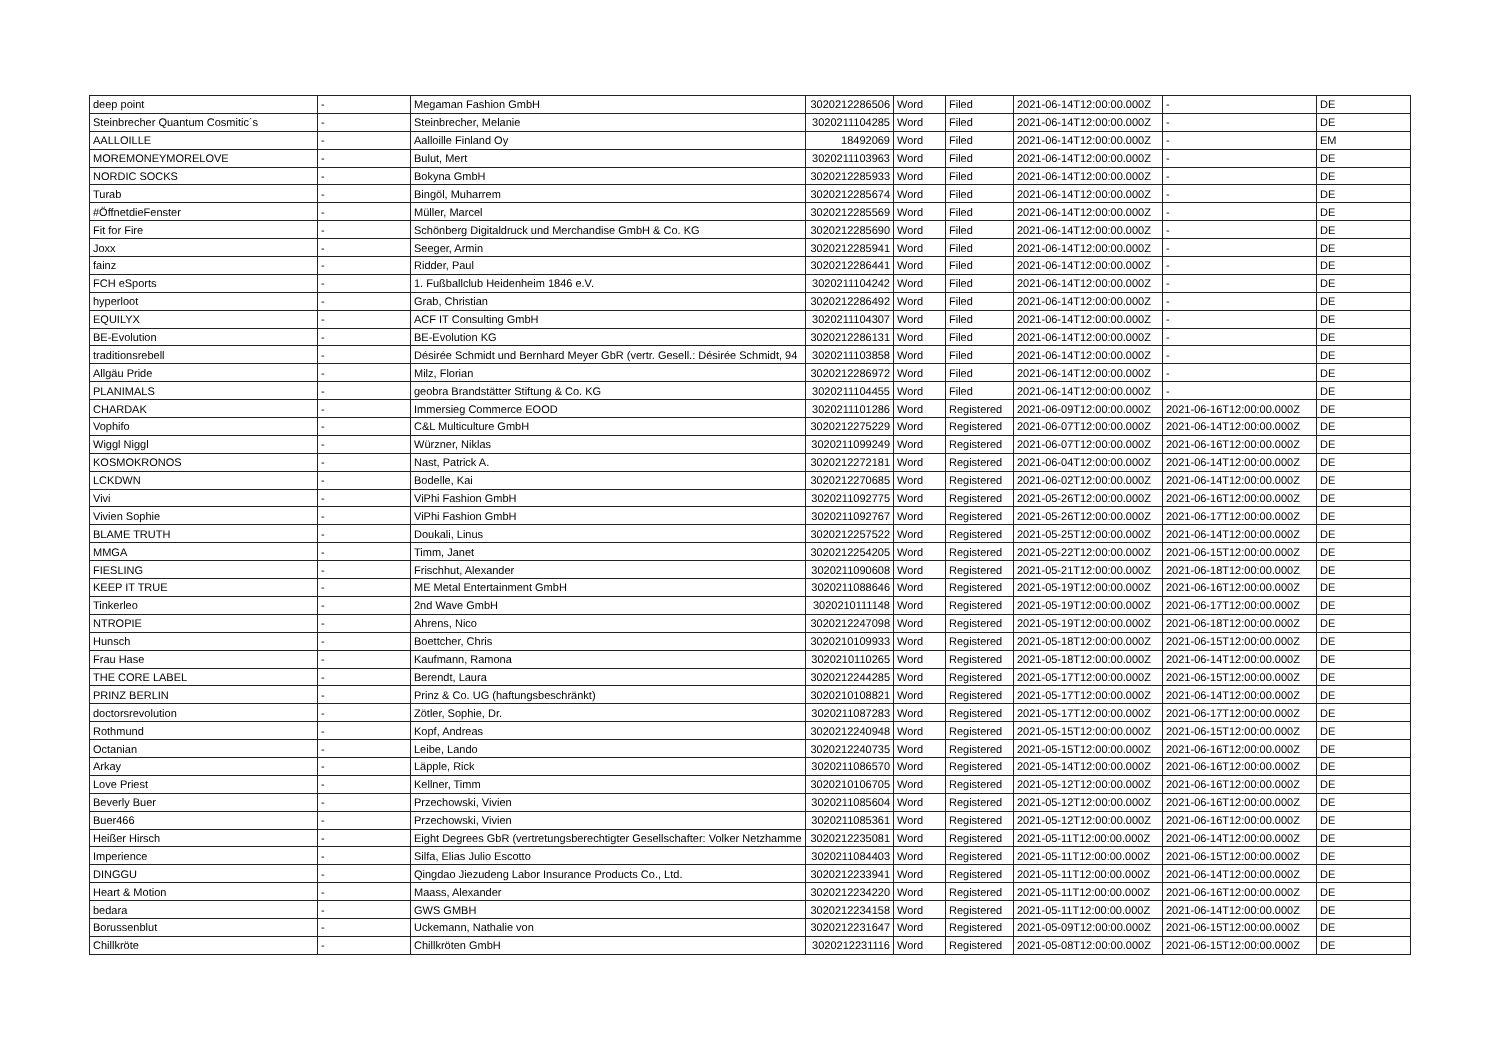| deep point | - | Megaman Fashion GmbH | 3020212286506 | Word | Filed | 2021-06-14T12:00:00.000Z | - | DE |
| Steinbrecher Quantum Cosmitic´s | - | Steinbrecher, Melanie | 3020211104285 | Word | Filed | 2021-06-14T12:00:00.000Z | - | DE |
| AALLOILLE | - | Aalloille Finland Oy | 18492069 | Word | Filed | 2021-06-14T12:00:00.000Z | - | EM |
| MOREMONEYMORELOVE | - | Bulut, Mert | 3020211103963 | Word | Filed | 2021-06-14T12:00:00.000Z | - | DE |
| NORDIC SOCKS | - | Bokyna GmbH | 3020212285933 | Word | Filed | 2021-06-14T12:00:00.000Z | - | DE |
| Turab | - | Bingöl, Muharrem | 3020212285674 | Word | Filed | 2021-06-14T12:00:00.000Z | - | DE |
| #ÖffnetdieFenster | - | Müller, Marcel | 3020212285569 | Word | Filed | 2021-06-14T12:00:00.000Z | - | DE |
| Fit for Fire | - | Schönberg Digitaldruck und Merchandise GmbH & Co. KG | 3020212285690 | Word | Filed | 2021-06-14T12:00:00.000Z | - | DE |
| Joxx | - | Seeger, Armin | 3020212285941 | Word | Filed | 2021-06-14T12:00:00.000Z | - | DE |
| fainz | - | Ridder, Paul | 3020212286441 | Word | Filed | 2021-06-14T12:00:00.000Z | - | DE |
| FCH eSports | - | 1. Fußballclub Heidenheim 1846 e.V. | 3020211104242 | Word | Filed | 2021-06-14T12:00:00.000Z | - | DE |
| hyperloot | - | Grab, Christian | 3020212286492 | Word | Filed | 2021-06-14T12:00:00.000Z | - | DE |
| EQUILYX | - | ACF IT Consulting GmbH | 3020211104307 | Word | Filed | 2021-06-14T12:00:00.000Z | - | DE |
| BE-Evolution | - | BE-Evolution KG | 3020212286131 | Word | Filed | 2021-06-14T12:00:00.000Z | - | DE |
| traditionsrebell | - | Désirée Schmidt und Bernhard Meyer GbR (vertr. Gesell.: Désirée Schmidt, 94 | 3020211103858 | Word | Filed | 2021-06-14T12:00:00.000Z | - | DE |
| Allgäu Pride | - | Milz, Florian | 3020212286972 | Word | Filed | 2021-06-14T12:00:00.000Z | - | DE |
| PLANIMALS | - | geobra Brandstätter Stiftung & Co. KG | 3020211104455 | Word | Filed | 2021-06-14T12:00:00.000Z | - | DE |
| CHARDAK | - | Immersieg Commerce EOOD | 3020211101286 | Word | Registered | 2021-06-09T12:00:00.000Z | 2021-06-16T12:00:00.000Z | DE |
| Vophifo | - | C&L Multiculture GmbH | 3020212275229 | Word | Registered | 2021-06-07T12:00:00.000Z | 2021-06-14T12:00:00.000Z | DE |
| Wiggl Niggl | - | Würzner, Niklas | 3020211099249 | Word | Registered | 2021-06-07T12:00:00.000Z | 2021-06-16T12:00:00.000Z | DE |
| KOSMOKRONOS | - | Nast, Patrick A. | 3020212272181 | Word | Registered | 2021-06-04T12:00:00.000Z | 2021-06-14T12:00:00.000Z | DE |
| LCKDWN | - | Bodelle, Kai | 3020212270685 | Word | Registered | 2021-06-02T12:00:00.000Z | 2021-06-14T12:00:00.000Z | DE |
| Vivi | - | ViPhi Fashion GmbH | 3020211092775 | Word | Registered | 2021-05-26T12:00:00.000Z | 2021-06-16T12:00:00.000Z | DE |
| Vivien Sophie | - | ViPhi Fashion GmbH | 3020211092767 | Word | Registered | 2021-05-26T12:00:00.000Z | 2021-06-17T12:00:00.000Z | DE |
| BLAME TRUTH | - | Doukali, Linus | 3020212257522 | Word | Registered | 2021-05-25T12:00:00.000Z | 2021-06-14T12:00:00.000Z | DE |
| MMGA | - | Timm, Janet | 3020212254205 | Word | Registered | 2021-05-22T12:00:00.000Z | 2021-06-15T12:00:00.000Z | DE |
| FIESLING | - | Frischhut, Alexander | 3020211090608 | Word | Registered | 2021-05-21T12:00:00.000Z | 2021-06-18T12:00:00.000Z | DE |
| KEEP IT TRUE | - | ME Metal Entertainment GmbH | 3020211088646 | Word | Registered | 2021-05-19T12:00:00.000Z | 2021-06-16T12:00:00.000Z | DE |
| Tinkerleo | - | 2nd Wave GmbH | 3020210111148 | Word | Registered | 2021-05-19T12:00:00.000Z | 2021-06-17T12:00:00.000Z | DE |
| NTROPIE | - | Ahrens, Nico | 3020212247098 | Word | Registered | 2021-05-19T12:00:00.000Z | 2021-06-18T12:00:00.000Z | DE |
| Hunsch | - | Boettcher, Chris | 3020210109933 | Word | Registered | 2021-05-18T12:00:00.000Z | 2021-06-15T12:00:00.000Z | DE |
| Frau Hase | - | Kaufmann, Ramona | 3020210110265 | Word | Registered | 2021-05-18T12:00:00.000Z | 2021-06-14T12:00:00.000Z | DE |
| THE CORE LABEL | - | Berendt, Laura | 3020212244285 | Word | Registered | 2021-05-17T12:00:00.000Z | 2021-06-15T12:00:00.000Z | DE |
| PRINZ BERLIN | - | Prinz & Co. UG (haftungsbeschränkt) | 3020210108821 | Word | Registered | 2021-05-17T12:00:00.000Z | 2021-06-14T12:00:00.000Z | DE |
| doctorsrevolution | - | Zötler, Sophie, Dr. | 3020211087283 | Word | Registered | 2021-05-17T12:00:00.000Z | 2021-06-17T12:00:00.000Z | DE |
| Rothmund | - | Kopf, Andreas | 3020212240948 | Word | Registered | 2021-05-15T12:00:00.000Z | 2021-06-15T12:00:00.000Z | DE |
| Octanian | - | Leibe, Lando | 3020212240735 | Word | Registered | 2021-05-15T12:00:00.000Z | 2021-06-16T12:00:00.000Z | DE |
| Arkay | - | Läpple, Rick | 3020211086570 | Word | Registered | 2021-05-14T12:00:00.000Z | 2021-06-16T12:00:00.000Z | DE |
| Love Priest | - | Kellner, Timm | 3020210106705 | Word | Registered | 2021-05-12T12:00:00.000Z | 2021-06-16T12:00:00.000Z | DE |
| Beverly Buer | - | Przechowski, Vivien | 3020211085604 | Word | Registered | 2021-05-12T12:00:00.000Z | 2021-06-16T12:00:00.000Z | DE |
| Buer466 | - | Przechowski, Vivien | 3020211085361 | Word | Registered | 2021-05-12T12:00:00.000Z | 2021-06-16T12:00:00.000Z | DE |
| Heißer Hirsch | - | Eight Degrees GbR (vertretungsberechtigter Gesellschafter: Volker Netzhamme | 3020212235081 | Word | Registered | 2021-05-11T12:00:00.000Z | 2021-06-14T12:00:00.000Z | DE |
| Imperience | - | Silfa, Elias Julio Escotto | 3020211084403 | Word | Registered | 2021-05-11T12:00:00.000Z | 2021-06-15T12:00:00.000Z | DE |
| DINGGU | - | Qingdao Jiezudeng Labor Insurance Products Co., Ltd. | 3020212233941 | Word | Registered | 2021-05-11T12:00:00.000Z | 2021-06-14T12:00:00.000Z | DE |
| Heart & Motion | - | Maass, Alexander | 3020212234220 | Word | Registered | 2021-05-11T12:00:00.000Z | 2021-06-16T12:00:00.000Z | DE |
| bedara | - | GWS GMBH | 3020212234158 | Word | Registered | 2021-05-11T12:00:00.000Z | 2021-06-14T12:00:00.000Z | DE |
| Borussenblut | - | Uckemann, Nathalie von | 3020212231647 | Word | Registered | 2021-05-09T12:00:00.000Z | 2021-06-15T12:00:00.000Z | DE |
| Chillkröte | - | Chillkröten GmbH | 3020212231116 | Word | Registered | 2021-05-08T12:00:00.000Z | 2021-06-15T12:00:00.000Z | DE |